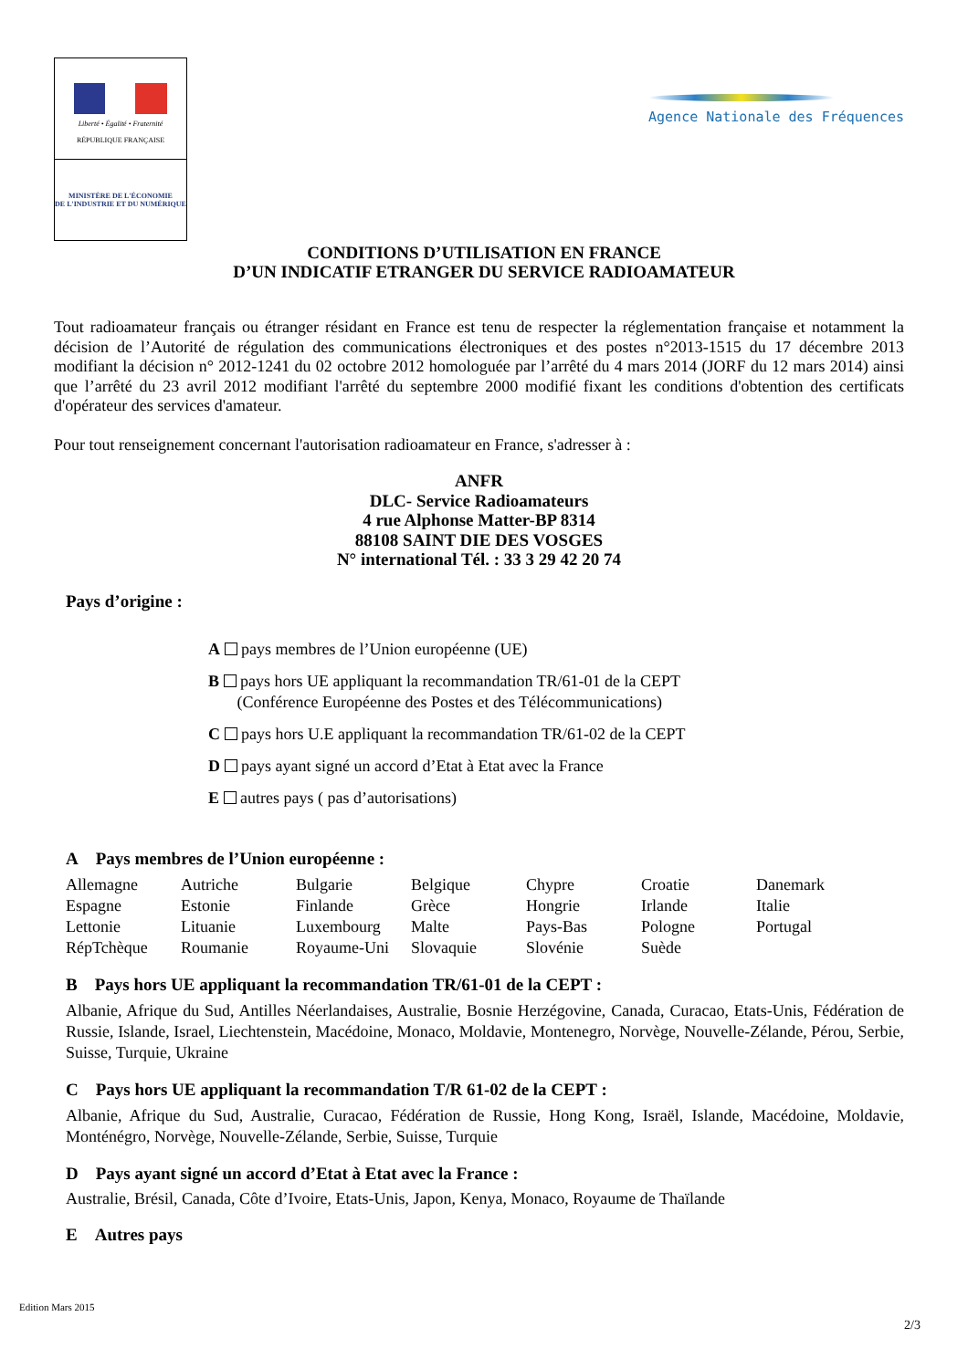Liberté • Égalité • Fraternité
RÉPUBLIQUE FRANÇAISE
MINISTÈRE DE L'ÉCONOMIE
DE L'INDUSTRIE ET DU NUMÉRIQUE
Agence Nationale des Fréquences
CONDITIONS D’UTILISATION EN FRANCE
D’UN INDICATIF ETRANGER DU SERVICE RADIOAMATEUR
Tout radioamateur français ou étranger résidant en France est tenu de respecter la réglementation française et notamment la décision de l’Autorité de régulation des communications électroniques et des postes n°2013-1515 du 17 décembre 2013 modifiant la décision n° 2012-1241 du 02 octobre 2012 homologuée par l’arrêté du 4 mars 2014 (JORF du 12 mars 2014) ainsi que l’arrêté du 23 avril 2012 modifiant l'arrêté du septembre 2000 modifié fixant les conditions d'obtention des certificats d'opérateur des services d'amateur.
Pour tout renseignement concernant l'autorisation radioamateur en France, s'adresser à :
ANFR
DLC- Service Radioamateurs
4 rue Alphonse Matter-BP 8314
88108 SAINT DIE DES VOSGES
N° international Tél. : 33 3 29 42 20 74
Pays d’origine :
A pays membres de l’Union européenne (UE)
B pays hors UE appliquant la recommandation TR/61-01 de la CEPT
(Conférence Européenne des Postes et des Télécommunications)
C pays hors U.E appliquant la recommandation TR/61-02 de la CEPT
D pays ayant signé un accord d’Etat à Etat avec la France
E autres pays ( pas d’autorisations)
A Pays membres de l’Union européenne :
| Allemagne | Autriche | Bulgarie | Belgique | Chypre | Croatie | Danemark |
| Espagne | Estonie | Finlande | Grèce | Hongrie | Irlande | Italie |
| Lettonie | Lituanie | Luxembourg | Malte | Pays-Bas | Pologne | Portugal |
| RépTchèque | Roumanie | Royaume-Uni | Slovaquie | Slovénie | Suède | |
B Pays hors UE appliquant la recommandation TR/61-01 de la CEPT :
Albanie, Afrique du Sud, Antilles Néerlandaises, Australie, Bosnie Herzégovine, Canada, Curacao, Etats-Unis, Fédération de Russie, Islande, Israel, Liechtenstein, Macédoine, Monaco, Moldavie, Montenegro, Norvège, Nouvelle-Zélande, Pérou, Serbie, Suisse, Turquie, Ukraine
C Pays hors UE appliquant la recommandation T/R 61-02 de la CEPT :
Albanie, Afrique du Sud, Australie, Curacao, Fédération de Russie, Hong Kong, Israël, Islande, Macédoine, Moldavie, Monténégro, Norvège, Nouvelle-Zélande, Serbie, Suisse, Turquie
D Pays ayant signé un accord d’Etat à Etat avec la France :
Australie, Brésil, Canada, Côte d’Ivoire, Etats-Unis, Japon, Kenya, Monaco, Royaume de Thaïlande
E Autres pays
Edition Mars 2015
2/3